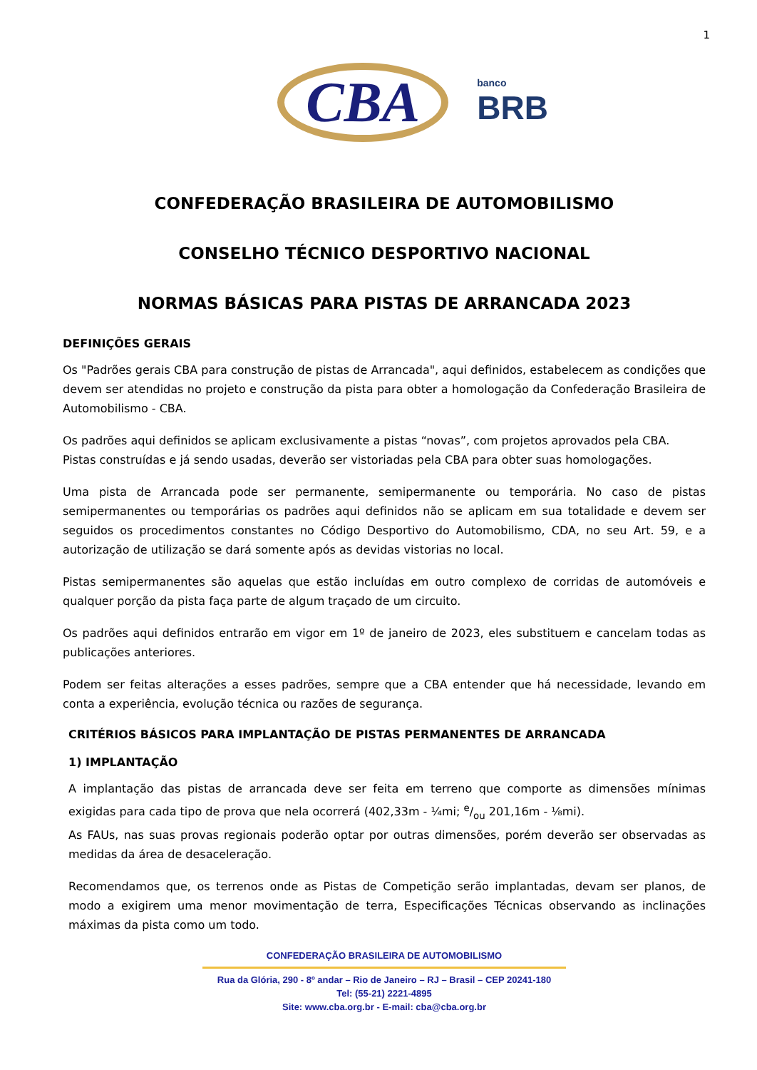1
CBA
banco
BRB
CONFEDERAÇÃO BRASILEIRA DE AUTOMOBILISMO
CONSELHO TÉCNICO DESPORTIVO NACIONAL
NORMAS BÁSICAS PARA PISTAS DE ARRANCADA 2023
DEFINIÇÕES GERAIS
Os "Padrões gerais CBA para construção de pistas de Arrancada", aqui definidos, estabelecem as condições que devem ser atendidas no projeto e construção da pista para obter a homologação da Confederação Brasileira de Automobilismo - CBA.
Os padrões aqui definidos se aplicam exclusivamente a pistas “novas”, com projetos aprovados pela CBA.
Pistas construídas e já sendo usadas, deverão ser vistoriadas pela CBA para obter suas homologações.
Uma pista de Arrancada pode ser permanente, semipermanente ou temporária. No caso de pistas semipermanentes ou temporárias os padrões aqui definidos não se aplicam em sua totalidade e devem ser seguidos os procedimentos constantes no Código Desportivo do Automobilismo, CDA, no seu Art. 59, e a autorização de utilização se dará somente após as devidas vistorias no local.
Pistas semipermanentes são aquelas que estão incluídas em outro complexo de corridas de automóveis e qualquer porção da pista faça parte de algum traçado de um circuito.
Os padrões aqui definidos entrarão em vigor em 1º de janeiro de 2023, eles substituem e cancelam todas as publicações anteriores.
Podem ser feitas alterações a esses padrões, sempre que a CBA entender que há necessidade, levando em conta a experiência, evolução técnica ou razões de segurança.
CRITÉRIOS BÁSICOS PARA IMPLANTAÇÃO DE PISTAS PERMANENTES DE ARRANCADA
1) IMPLANTAÇÃO
A implantação das pistas de arrancada deve ser feita em terreno que comporte as dimensões mínimas exigidas para cada tipo de prova que nela ocorrerá (402,33m - ¼mi; e/ou 201,16m - ⅛mi).
As FAUs, nas suas provas regionais poderão optar por outras dimensões, porém deverão ser observadas as medidas da área de desaceleração.
Recomendamos que, os terrenos onde as Pistas de Competição serão implantadas, devam ser planos, de modo a exigirem uma menor movimentação de terra, Especificações Técnicas observando as inclinações máximas da pista como um todo.
CONFEDERAÇÃO BRASILEIRA DE AUTOMOBILISMO
Rua da Glória, 290 - 8º andar – Rio de Janeiro – RJ – Brasil – CEP 20241-180
Tel: (55-21) 2221-4895
Site: www.cba.org.br - E-mail: cba@cba.org.br